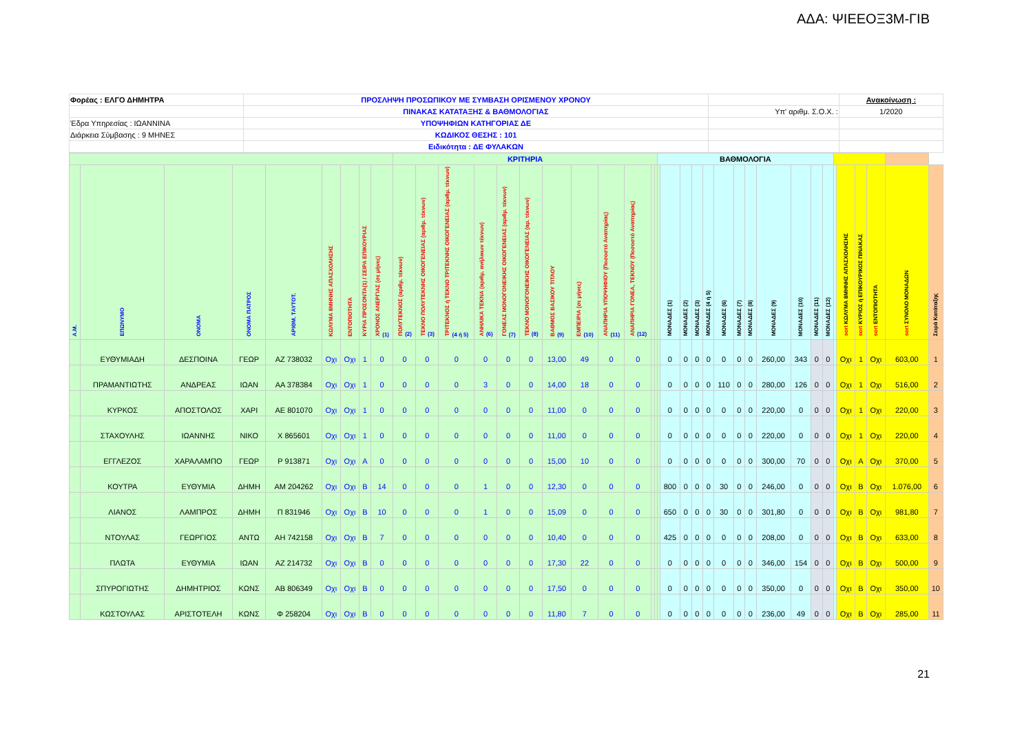ΑΔΑ: ΨΙΕΕΟΞ3Μ-ΓΙΒ
| Φορέας : ΕΛΓΟ ΔΗΜΗΤΡΑ | ΠΡΟΣΛΗΨΗ ΠΡΟΣΩΠΙΚΟΥ ΜΕ ΣΥΜΒΑΣΗ ΟΡΙΣΜΕΝΟΥ ΧΡΟΝΟΥ | | Ανακοίνωση : |
| | ΠΙΝΑΚΑΣ ΚΑΤΑΤΑΞΗΣ & ΒΑΘΜΟΛΟΓΙΑΣ | Υπ' αριθμ. Σ.Ο.Χ. : | 1/2020 |
| Έδρα Υπηρεσίας : ΙΩΑΝΝΙΝΑ | ΥΠΟΨΗΦΙΩΝ ΚΑΤΗΓΟΡΙΑΣ ΔΕ | | |
| Διάρκεια Σύμβασης : 9 ΜΗΝΕΣ | ΚΩΔΙΚΟΣ ΘΕΣΗΣ : 101 | | |
| | Ειδικότητα : ΔΕ ΦΥΛΑΚΩΝ | | |
| | | | | | | | | | ΚΡΙΤΗΡΙΑ | | | | | | | | | | | | ΒΑΘΜΟΛΟΓΙΑ | | | | | | | | | | | | | | | | | |
| Α.Μ. | ΕΠΩΝΥΜΟ | ΟΝΟΜΑ | ΟΝΟΜΑ ΠΑΤΡΟΣ | ΑΡΙΘΜ. ΤΑΥΤΟΤ. | ΚΩΛΥΜΑ 8ΜΗΝΗΣ ΑΠΑΣΧΟΛΗΣΗΣ | ΕΝΤΟΠΙΟΤΗΤΑ | ΚΥΡΙΑ ΠΡΟΣΟΝΤΑ(1) / ΣΕΙΡΑ ΕΠΙΚΟΥΡΙΑΣ | ΧΡΟΝΟΣ ΑΝΕΡΓΙΑΣ (σε μήνες) (1) | ΠΟΛΥΤΕΚΝΟΣ (αριθμ. τέκνων) (2) | ΤΕΚΝΟ ΠΟΛΥΤΕΚΝΗΣ ΟΙΚΟΓΕΝΕΙΑΣ (αριθμ. τέκνων) (3) | ΤΡΙΤΕΚΝΟΣ ή ΤΕΚΝΟ ΤΡΙΤΕΚΝΗΣ ΟΙΚΟΓΕΝΕΙΑΣ (αριθμ. τέκνων) (4 ή 5) | ΑΝΗΛΙΚΑ ΤΕΚΝΑ (αριθμ. ανήλικων τέκνων) (6) | ΓΟΝΕΑΣ ΜΟΝΟΓΟΝΕΙΚΗΣ ΟΙΚΟΓΕΝΕΙΑΣ (αριθμ. τέκνων) (7) | ΤΕΚΝΟ ΜΟΝΟΓΟΝΕΙΚΗΣ ΟΙΚΟΓΕΝΕΙΑΣ (αρ. τέκνων) (8) | ΒΑΘΜΟΣ ΒΑΣΙΚΟΥ ΤΙΤΛΟΥ (9) | ΕΜΠΕΙΡΙΑ (σε μήνες) (10) | ΑΝΑΠΗΡΙΑ ΥΠΟΨΗΦΙΟΥ (Ποσοστό Αναπηρίας) (11) | ΑΝΑΠΗΡΙΑ ΓΟΝΕΑ, ΤΕΚΝΟΥ (Ποσοστό Αναπηρίας) (12) | | | | ΜΟΝΑΔΕΣ (1) | ΜΟΝΑΔΕΣ (2) | ΜΟΝΑΔΕΣ (3) | ΜΟΝΑΔΕΣ (4 ή 5) | ΜΟΝΑΔΕΣ (6) | ΜΟΝΑΔΕΣ (7) | ΜΟΝΑΔΕΣ (8) | ΜΟΝΑΔΕΣ (9) | ΜΟΝΑΔΕΣ (10) | ΜΟΝΑΔΕΣ (11) | ΜΟΝΑΔΕΣ (12) | | sort ΚΩΛΥΜΑ 8ΜΗΝΗΣ ΑΠΑΣΧΟΛΗΣΗΣ | sort ΚΥΡΙΟΣ ή ΕΠΙΚΟΥΡΙΚΟΣ ΠΙΝΑΚΑΣ | sort ΕΝΤΟΠΙΟΤΗΤΑ | sort ΣΥΝΟΛΟ ΜΟΝΑΔΩΝ | Σειρά Κατάταξης |
| | ΕΥΘΥΜΙΑΔΗ | ΔΕΣΠΟΙΝΑ | ΓΕΩΡ | ΑΖ 738032 | Οχι | Οχι | 1 | 0 | 0 | 0 | 0 | 0 | 0 | 0 | 13,00 | 49 | 0 | 0 | | | | 0 | 0 | 0 | 0 | 0 | 0 | 0 | 260,00 | 343 | 0 | 0 | | Οχι | 1 | Οχι | 603,00 | 1 |
| | ΠΡΑΜΑΝΤΙΩΤΗΣ | ΑΝΔΡΕΑΣ | ΙΩΑΝ | ΑΑ 378384 | Οχι | Οχι | 1 | 0 | 0 | 0 | 0 | 3 | 0 | 0 | 14,00 | 18 | 0 | 0 | | | | 0 | 0 | 0 | 0 | 110 | 0 | 0 | 280,00 | 126 | 0 | 0 | | Οχι | 1 | Οχι | 516,00 | 2 |
| | ΚΥΡΚΟΣ | ΑΠΟΣΤΟΛΟΣ | ΧΑΡΙ | ΑΕ 801070 | Οχι | Οχι | 1 | 0 | 0 | 0 | 0 | 0 | 0 | 0 | 11,00 | 0 | 0 | 0 | | | | 0 | 0 | 0 | 0 | 0 | 0 | 0 | 220,00 | 0 | 0 | 0 | | Οχι | 1 | Οχι | 220,00 | 3 |
| | ΣΤΑΧΟΥΛΗΣ | ΙΩΑΝΝΗΣ | ΝΙΚΟ | Χ 865601 | Οχι | Οχι | 1 | 0 | 0 | 0 | 0 | 0 | 0 | 0 | 11,00 | 0 | 0 | 0 | | | | 0 | 0 | 0 | 0 | 0 | 0 | 0 | 220,00 | 0 | 0 | 0 | | Οχι | 1 | Οχι | 220,00 | 4 |
| | ΕΓΓΛΕΖΟΣ | ΧΑΡΑΛΑΜΠΟ | ΓΕΩΡ | Ρ 913871 | Οχι | Οχι | Α | 0 | 0 | 0 | 0 | 0 | 0 | 0 | 15,00 | 10 | 0 | 0 | | | | 0 | 0 | 0 | 0 | 0 | 0 | 0 | 300,00 | 70 | 0 | 0 | | Οχι | Α | Οχι | 370,00 | 5 |
| | ΚΟΥΤΡΑ | ΕΥΘΥΜΙΑ | ΔΗΜΗ | ΑΜ 204262 | Οχι | Οχι | Β | 14 | 0 | 0 | 0 | 1 | 0 | 0 | 12,30 | 0 | 0 | 0 | | | | 800 | 0 | 0 | 0 | 30 | 0 | 0 | 246,00 | 0 | 0 | 0 | | Οχι | Β | Οχι | 1.076,00 | 6 |
| | ΛΙΑΝΟΣ | ΛΑΜΠΡΟΣ | ΔΗΜΗ | Π 831946 | Οχι | Οχι | Β | 10 | 0 | 0 | 0 | 1 | 0 | 0 | 15,09 | 0 | 0 | 0 | | | | 650 | 0 | 0 | 0 | 30 | 0 | 0 | 301,80 | 0 | 0 | 0 | | Οχι | Β | Οχι | 981,80 | 7 |
| | ΝΤΟΥΛΑΣ | ΓΕΩΡΓΙΟΣ | ΑΝΤΩ | ΑΗ 742158 | Οχι | Οχι | Β | 7 | 0 | 0 | 0 | 0 | 0 | 0 | 10,40 | 0 | 0 | 0 | | | | 425 | 0 | 0 | 0 | 0 | 0 | 0 | 208,00 | 0 | 0 | 0 | | Οχι | Β | Οχι | 633,00 | 8 |
| | ΠΛΩΤΑ | ΕΥΘΥΜΙΑ | ΙΩΑΝ | ΑΖ 214732 | Οχι | Οχι | Β | 0 | 0 | 0 | 0 | 0 | 0 | 0 | 17,30 | 22 | 0 | 0 | | | | 0 | 0 | 0 | 0 | 0 | 0 | 0 | 346,00 | 154 | 0 | 0 | | Οχι | Β | Οχι | 500,00 | 9 |
| | ΣΠΥΡΟΓΙΩΤΗΣ | ΔΗΜΗΤΡΙΟΣ | ΚΩΝΣ | ΑΒ 806349 | Οχι | Οχι | Β | 0 | 0 | 0 | 0 | 0 | 0 | 0 | 17,50 | 0 | 0 | 0 | | | | 0 | 0 | 0 | 0 | 0 | 0 | 0 | 350,00 | 0 | 0 | 0 | | Οχι | Β | Οχι | 350,00 | 10 |
| | ΚΩΣΤΟΥΛΑΣ | ΑΡΙΣΤΟΤΕΛΗ | ΚΩΝΣ | Φ 258204 | Οχι | Οχι | Β | 0 | 0 | 0 | 0 | 0 | 0 | 0 | 11,80 | 7 | 0 | 0 | | | | 0 | 0 | 0 | 0 | 0 | 0 | 0 | 236,00 | 49 | 0 | 0 | | Οχι | Β | Οχι | 285,00 | 11 |
21